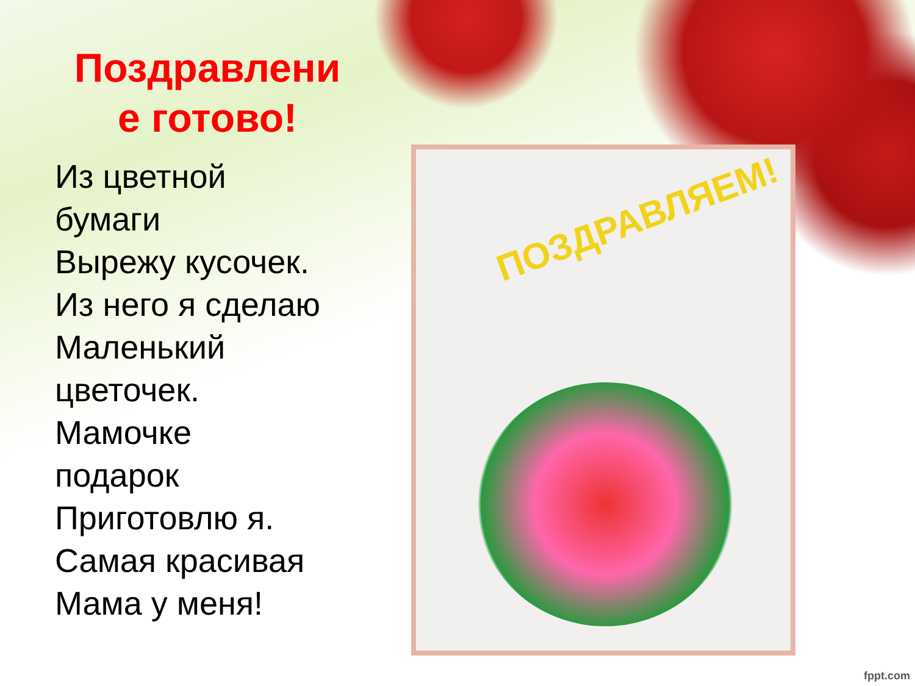Поздравлени
е готово!
Из цветной
бумаги
Вырежу кусочек.
Из него я сделаю
Маленький
цветочек.
Мамочке
подарок
Приготовлю я.
Самая красивая
Мама у меня!
ПОЗДРАВЛЯЕМ!
fppt.com